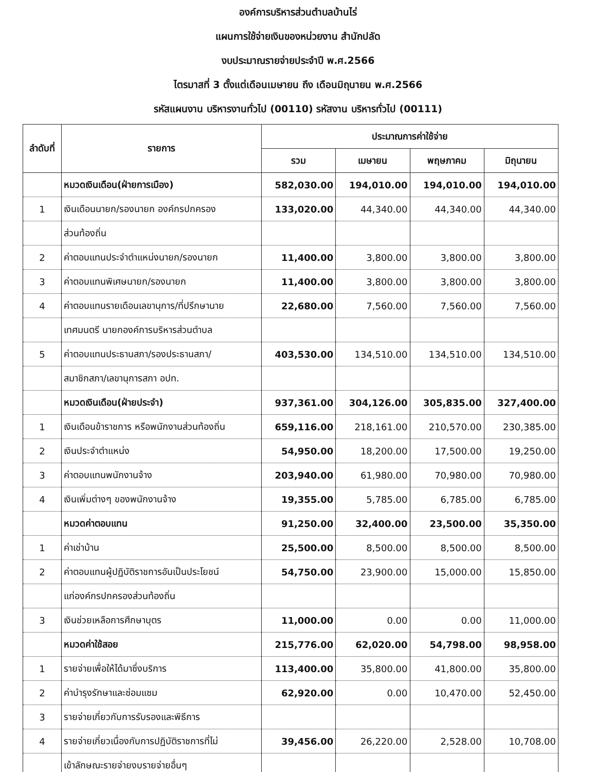องค์การบริหารส่วนตำบลบ้านไร่
แผนการใช้จ่ายเงินของหน่วยงาน สำนักปลัด
งบประมาณรายจ่ายประจำปี พ.ศ.2566
ไตรมาสที่ 3 ตั้งแต่เดือนเมษายน ถึง เดือนมิถุนายน พ.ศ.2566
รหัสแผนงาน บริหารงานทั่วไป (00110) รหัสงาน บริหารทั่วไป (00111)
| ลำดับที่ | รายการ | ประมาณการค่าใช้จ่าย | | | |
| --- | --- | --- | --- | --- | --- |
| | | รวม | เมษายน | พฤษภาคม | มิถุนายน |
| | หมวดเงินเดือน(ฝ่ายการเมือง) | 582,030.00 | 194,010.00 | 194,010.00 | 194,010.00 |
| 1 | เงินเดือนนายก/รองนายก องค์กรปกครอง | 133,020.00 | 44,340.00 | 44,340.00 | 44,340.00 |
| | ส่วนท้องถิ่น | | | | |
| 2 | ค่าตอบแทนประจำตำแหน่งนายก/รองนายก | 11,400.00 | 3,800.00 | 3,800.00 | 3,800.00 |
| 3 | ค่าตอบแทนพิเศษนายก/รองนายก | 11,400.00 | 3,800.00 | 3,800.00 | 3,800.00 |
| 4 | ค่าตอบแทนรายเดือนเลขานุการ/ที่ปรึกษานาย | 22,680.00 | 7,560.00 | 7,560.00 | 7,560.00 |
| | เทศมนตรี นายกองค์การบริหารส่วนตำบล | | | | |
| 5 | ค่าตอบแทนประธานสภา/รองประธานสภา/ | 403,530.00 | 134,510.00 | 134,510.00 | 134,510.00 |
| | สมาชิกสภา/เลขานุการสภา อปท. | | | | |
| | หมวดเงินเดือน(ฝ่ายประจำ) | 937,361.00 | 304,126.00 | 305,835.00 | 327,400.00 |
| 1 | เงินเดือนข้าราชการ หรือพนักงานส่วนท้องถิ่น | 659,116.00 | 218,161.00 | 210,570.00 | 230,385.00 |
| 2 | เงินประจำตำแหน่ง | 54,950.00 | 18,200.00 | 17,500.00 | 19,250.00 |
| 3 | ค่าตอบแทนพนักงานจ้าง | 203,940.00 | 61,980.00 | 70,980.00 | 70,980.00 |
| 4 | เงินเพิ่มต่างๆ ของพนักงานจ้าง | 19,355.00 | 5,785.00 | 6,785.00 | 6,785.00 |
| | หมวดค่าตอบแทน | 91,250.00 | 32,400.00 | 23,500.00 | 35,350.00 |
| 1 | ค่าเช่าบ้าน | 25,500.00 | 8,500.00 | 8,500.00 | 8,500.00 |
| 2 | ค่าตอบแทนผู้ปฏิบัติราชการอันเป็นประโยชน์ | 54,750.00 | 23,900.00 | 15,000.00 | 15,850.00 |
| | แก่องค์กรปกครองส่วนท้องถิ่น | | | | |
| 3 | เงินช่วยเหลือการศึกษาบุตร | 11,000.00 | 0.00 | 0.00 | 11,000.00 |
| | หมวดค่าใช้สอย | 215,776.00 | 62,020.00 | 54,798.00 | 98,958.00 |
| 1 | รายจ่ายเพื่อให้ได้มาซึ่งบริการ | 113,400.00 | 35,800.00 | 41,800.00 | 35,800.00 |
| 2 | ค่าบำรุงรักษาและซ่อมแซม | 62,920.00 | 0.00 | 10,470.00 | 52,450.00 |
| 3 | รายจ่ายเกี่ยวกับการรับรองและพิธีการ | | | | |
| 4 | รายจ่ายเกี่ยวเนื่องกับการปฏิบัติราชการที่ไม่ | 39,456.00 | 26,220.00 | 2,528.00 | 10,708.00 |
| | เข้าลักษณะรายจ่ายงบรายจ่ายอื่นๆ | | | | |